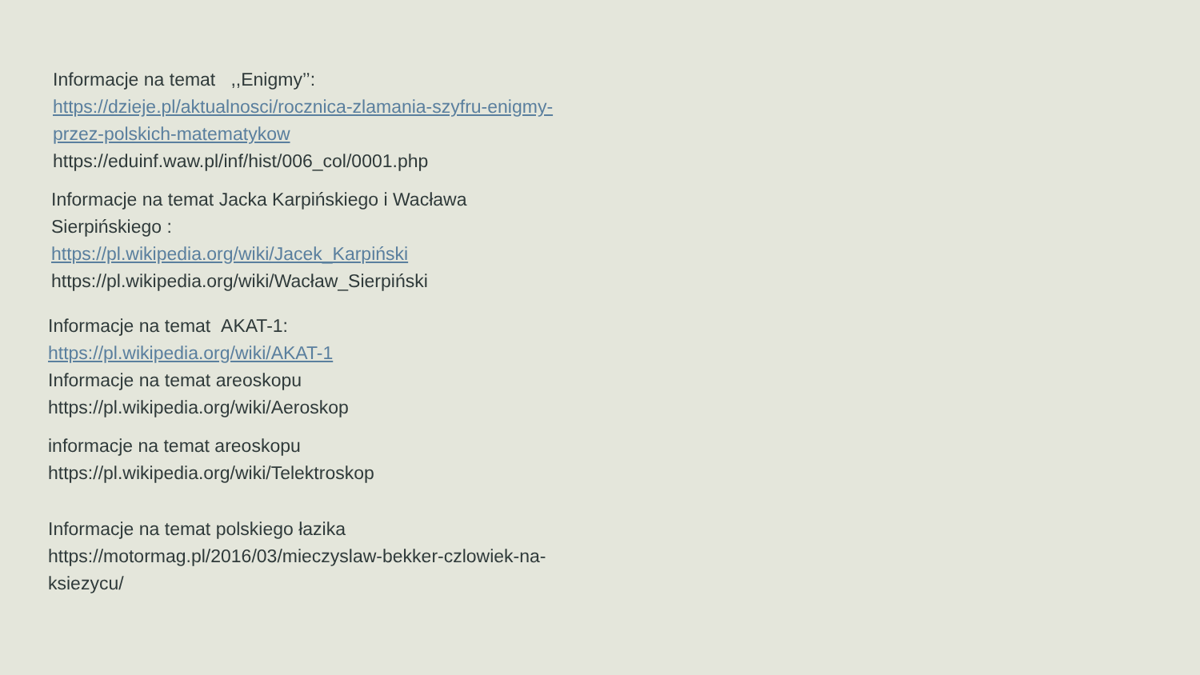Informacje na temat ,,Enigmy’’:
https://dzieje.pl/aktualnosci/rocznica-zlamania-szyfru-enigmy-
przez-polskich-matematykow
https://eduinf.waw.pl/inf/hist/006_col/0001.php
Informacje na temat Jacka Karpińskiego i Wacława
Sierpińskiego :
https://pl.wikipedia.org/wiki/Jacek_Karpiński
https://pl.wikipedia.org/wiki/Wacław_Sierpiński
Informacje na temat AKAT-1:
https://pl.wikipedia.org/wiki/AKAT-1
Informacje na temat areoskopu
https://pl.wikipedia.org/wiki/Aeroskop
informacje na temat areoskopu
https://pl.wikipedia.org/wiki/Telektroskop
Informacje na temat polskiego łazika
https://motormag.pl/2016/03/mieczyslaw-bekker-czlowiek-na-
ksiezycu/